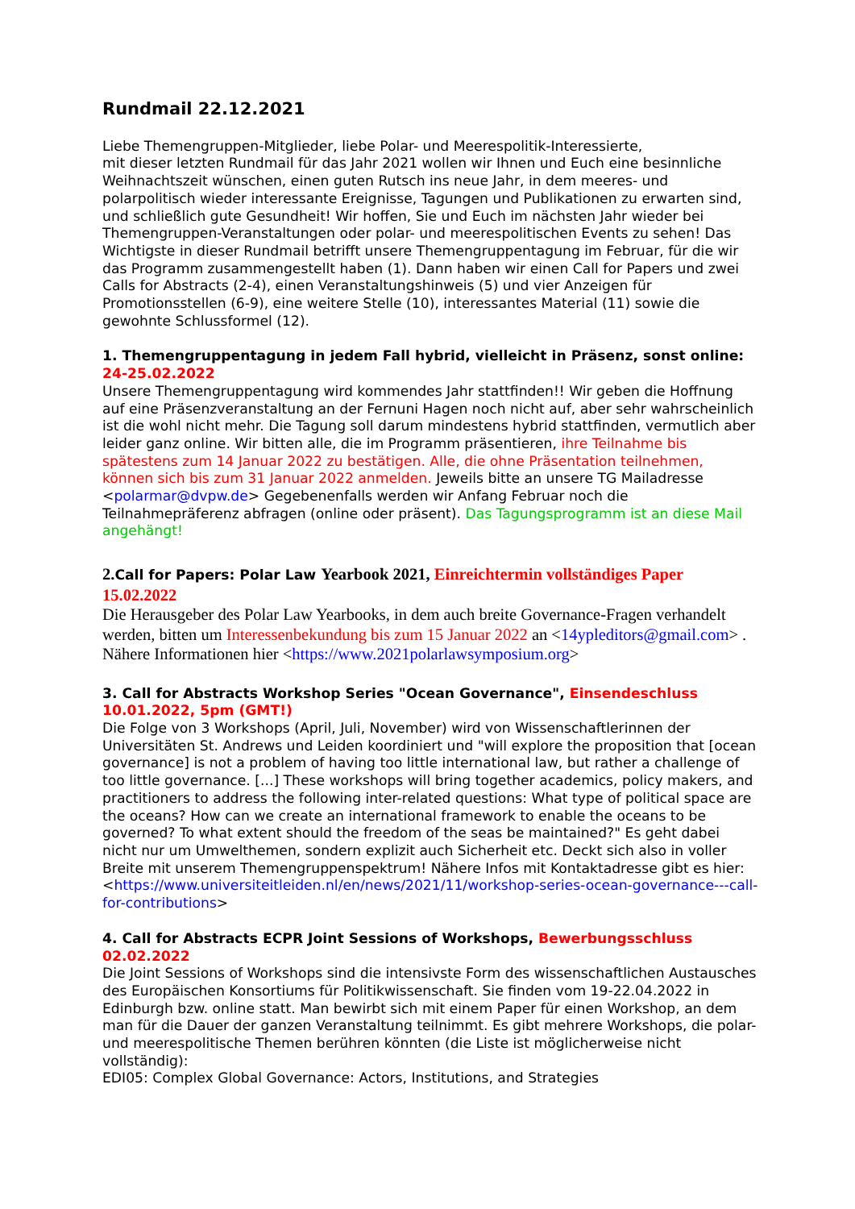Rundmail 22.12.2021
Liebe Themengruppen-Mitglieder, liebe Polar- und Meerespolitik-Interessierte,
mit dieser letzten Rundmail für das Jahr 2021 wollen wir Ihnen und Euch eine besinnliche Weihnachtszeit wünschen, einen guten Rutsch ins neue Jahr, in dem meeres- und polarpolitisch wieder interessante Ereignisse, Tagungen und Publikationen zu erwarten sind, und schließlich gute Gesundheit! Wir hoffen, Sie und Euch im nächsten Jahr wieder bei Themengruppen-Veranstaltungen oder polar- und meerespolitischen Events zu sehen! Das Wichtigste in dieser Rundmail betrifft unsere Themengruppentagung im Februar, für die wir das Programm zusammengestellt haben (1). Dann haben wir einen Call for Papers und zwei Calls for Abstracts (2-4), einen Veranstaltungshinweis (5) und vier Anzeigen für Promotionsstellen (6-9), eine weitere Stelle (10), interessantes Material (11) sowie die gewohnte Schlussformel (12).
1. Themengruppentagung in jedem Fall hybrid, vielleicht in Präsenz, sonst online: 24-25.02.2022
Unsere Themengruppentagung wird kommendes Jahr stattfinden!! Wir geben die Hoffnung auf eine Präsenzveranstaltung an der Fernuni Hagen noch nicht auf, aber sehr wahrscheinlich ist die wohl nicht mehr. Die Tagung soll darum mindestens hybrid stattfinden, vermutlich aber leider ganz online. Wir bitten alle, die im Programm präsentieren, ihre Teilnahme bis spätestens zum 14 Januar 2022 zu bestätigen. Alle, die ohne Präsentation teilnehmen, können sich bis zum 31 Januar 2022 anmelden. Jeweils bitte an unsere TG Mailadresse <polarmar@dvpw.de> Gegebenenfalls werden wir Anfang Februar noch die Teilnahmepräferenz abfragen (online oder präsent). Das Tagungsprogramm ist an diese Mail angehängt!
2.Call for Papers: Polar Law Yearbook 2021, Einreichtermin vollständiges Paper 15.02.2022
Die Herausgeber des Polar Law Yearbooks, in dem auch breite Governance-Fragen verhandelt werden, bitten um Interessenbekundung bis zum 15 Januar 2022 an <14ypleditors@gmail.com> . Nähere Informationen hier <https://www.2021polarlawsymposium.org>
3. Call for Abstracts Workshop Series "Ocean Governance", Einsendeschluss 10.01.2022, 5pm (GMT!)
Die Folge von 3 Workshops (April, Juli, November) wird von Wissenschaftlerinnen der Universitäten St. Andrews und Leiden koordiniert und "will explore the proposition that [ocean governance] is not a problem of having too little international law, but rather a challenge of too little governance. [...] These workshops will bring together academics, policy makers, and practitioners to address the following inter-related questions: What type of political space are the oceans? How can we create an international framework to enable the oceans to be governed? To what extent should the freedom of the seas be maintained?" Es geht dabei nicht nur um Umwelthemen, sondern explizit auch Sicherheit etc. Deckt sich also in voller Breite mit unserem Themengruppenspektrum! Nähere Infos mit Kontaktadresse gibt es hier:
<https://www.universiteitleiden.nl/en/news/2021/11/workshop-series-ocean-governance---call-for-contributions>
4. Call for Abstracts ECPR Joint Sessions of Workshops, Bewerbungsschluss 02.02.2022
Die Joint Sessions of Workshops sind die intensivste Form des wissenschaftlichen Austausches des Europäischen Konsortiums für Politikwissenschaft. Sie finden vom 19-22.04.2022 in Edinburgh bzw. online statt. Man bewirbt sich mit einem Paper für einen Workshop, an dem man für die Dauer der ganzen Veranstaltung teilnimmt. Es gibt mehrere Workshops, die polar- und meerespolitische Themen berühren könnten (die Liste ist möglicherweise nicht vollständig):
EDI05: Complex Global Governance: Actors, Institutions, and Strategies